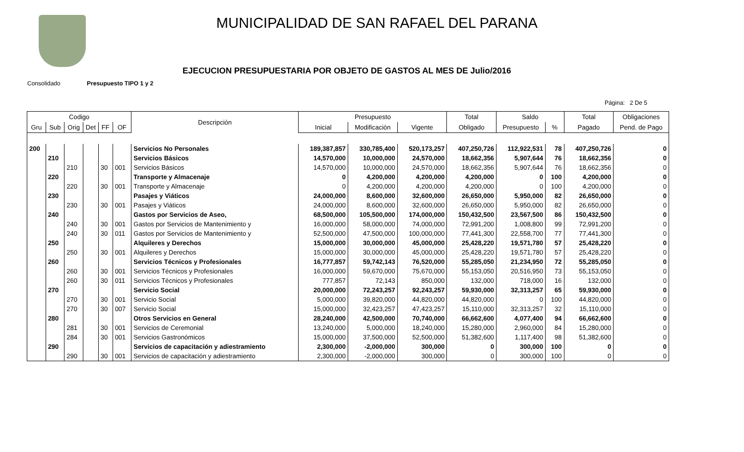MUNICIPALIDAD DE SAN RAFAEL DEL PARANA
EJECUCION PRESUPUESTARIA POR OBJETO DE GASTOS AL MES DE Julio/2016
Consolidado Presupuesto TIPO 1 y 2
Página: 2 De 5
| Codigo | | | | | | Descripción | Presupuesto | | | Total | Saldo | | Total | Obligaciones |
| --- | --- | --- | --- | --- | --- | --- | --- | --- | --- | --- | --- | --- | --- | --- |
| Gru | Sub | Orig | Det | FF | OF | | Inicial | Modificación | Vigente | Obligado | Presupuesto | % | Pagado | Pend. de Pago |
| 200 | | | | | | Servicios No Personales | 189,387,857 | 330,785,400 | 520,173,257 | 407,250,726 | 112,922,531 | 78 | 407,250,726 | 0 |
| | 210 | | | | | Servicios Básicos | 14,570,000 | 10,000,000 | 24,570,000 | 18,662,356 | 5,907,644 | 76 | 18,662,356 | 0 |
| | | 210 | | 30 | 001 | Servicios Básicos | 14,570,000 | 10,000,000 | 24,570,000 | 18,662,356 | 5,907,644 | 76 | 18,662,356 | 0 |
| | 220 | | | | | Transporte y Almacenaje | 0 | 4,200,000 | 4,200,000 | 4,200,000 | 0 | 100 | 4,200,000 | 0 |
| | | 220 | | 30 | 001 | Transporte y Almacenaje | 0 | 4,200,000 | 4,200,000 | 4,200,000 | 0 | 100 | 4,200,000 | 0 |
| | 230 | | | | | Pasajes y Viáticos | 24,000,000 | 8,600,000 | 32,600,000 | 26,650,000 | 5,950,000 | 82 | 26,650,000 | 0 |
| | | 230 | | 30 | 001 | Pasajes y Viáticos | 24,000,000 | 8,600,000 | 32,600,000 | 26,650,000 | 5,950,000 | 82 | 26,650,000 | 0 |
| | 240 | | | | | Gastos por Servicios de Aseo, | 68,500,000 | 105,500,000 | 174,000,000 | 150,432,500 | 23,567,500 | 86 | 150,432,500 | 0 |
| | | 240 | | 30 | 001 | Gastos por Servicios de Mantenimiento y | 16,000,000 | 58,000,000 | 74,000,000 | 72,991,200 | 1,008,800 | 99 | 72,991,200 | 0 |
| | | 240 | | 30 | 011 | Gastos por Servicios de Mantenimiento y | 52,500,000 | 47,500,000 | 100,000,000 | 77,441,300 | 22,558,700 | 77 | 77,441,300 | 0 |
| | 250 | | | | | Alquileres y Derechos | 15,000,000 | 30,000,000 | 45,000,000 | 25,428,220 | 19,571,780 | 57 | 25,428,220 | 0 |
| | | 250 | | 30 | 001 | Alquileres y Derechos | 15,000,000 | 30,000,000 | 45,000,000 | 25,428,220 | 19,571,780 | 57 | 25,428,220 | 0 |
| | 260 | | | | | Servicios Técnicos y Profesionales | 16,777,857 | 59,742,143 | 76,520,000 | 55,285,050 | 21,234,950 | 72 | 55,285,050 | 0 |
| | | 260 | | 30 | 001 | Servicios Técnicos y Profesionales | 16,000,000 | 59,670,000 | 75,670,000 | 55,153,050 | 20,516,950 | 73 | 55,153,050 | 0 |
| | | 260 | | 30 | 011 | Servicios Técnicos y Profesionales | 777,857 | 72,143 | 850,000 | 132,000 | 718,000 | 16 | 132,000 | 0 |
| | 270 | | | | | Servicio Social | 20,000,000 | 72,243,257 | 92,243,257 | 59,930,000 | 32,313,257 | 65 | 59,930,000 | 0 |
| | | 270 | | 30 | 001 | Servicio Social | 5,000,000 | 39,820,000 | 44,820,000 | 44,820,000 | 0 | 100 | 44,820,000 | 0 |
| | | 270 | | 30 | 007 | Servicio Social | 15,000,000 | 32,423,257 | 47,423,257 | 15,110,000 | 32,313,257 | 32 | 15,110,000 | 0 |
| | 280 | | | | | Otros Servicios en General | 28,240,000 | 42,500,000 | 70,740,000 | 66,662,600 | 4,077,400 | 94 | 66,662,600 | 0 |
| | | 281 | | 30 | 001 | Servicios de Ceremonial | 13,240,000 | 5,000,000 | 18,240,000 | 15,280,000 | 2,960,000 | 84 | 15,280,000 | 0 |
| | | 284 | | 30 | 001 | Servicios Gastronómicos | 15,000,000 | 37,500,000 | 52,500,000 | 51,382,600 | 1,117,400 | 98 | 51,382,600 | 0 |
| | 290 | | | | | Servicios de capacitación y adiestramiento | 2,300,000 | -2,000,000 | 300,000 | 0 | 300,000 | 100 | 0 | 0 |
| | | 290 | | 30 | 001 | Servicios de capacitación y adiestramiento | 2,300,000 | -2,000,000 | 300,000 | 0 | 300,000 | 100 | 0 | 0 |